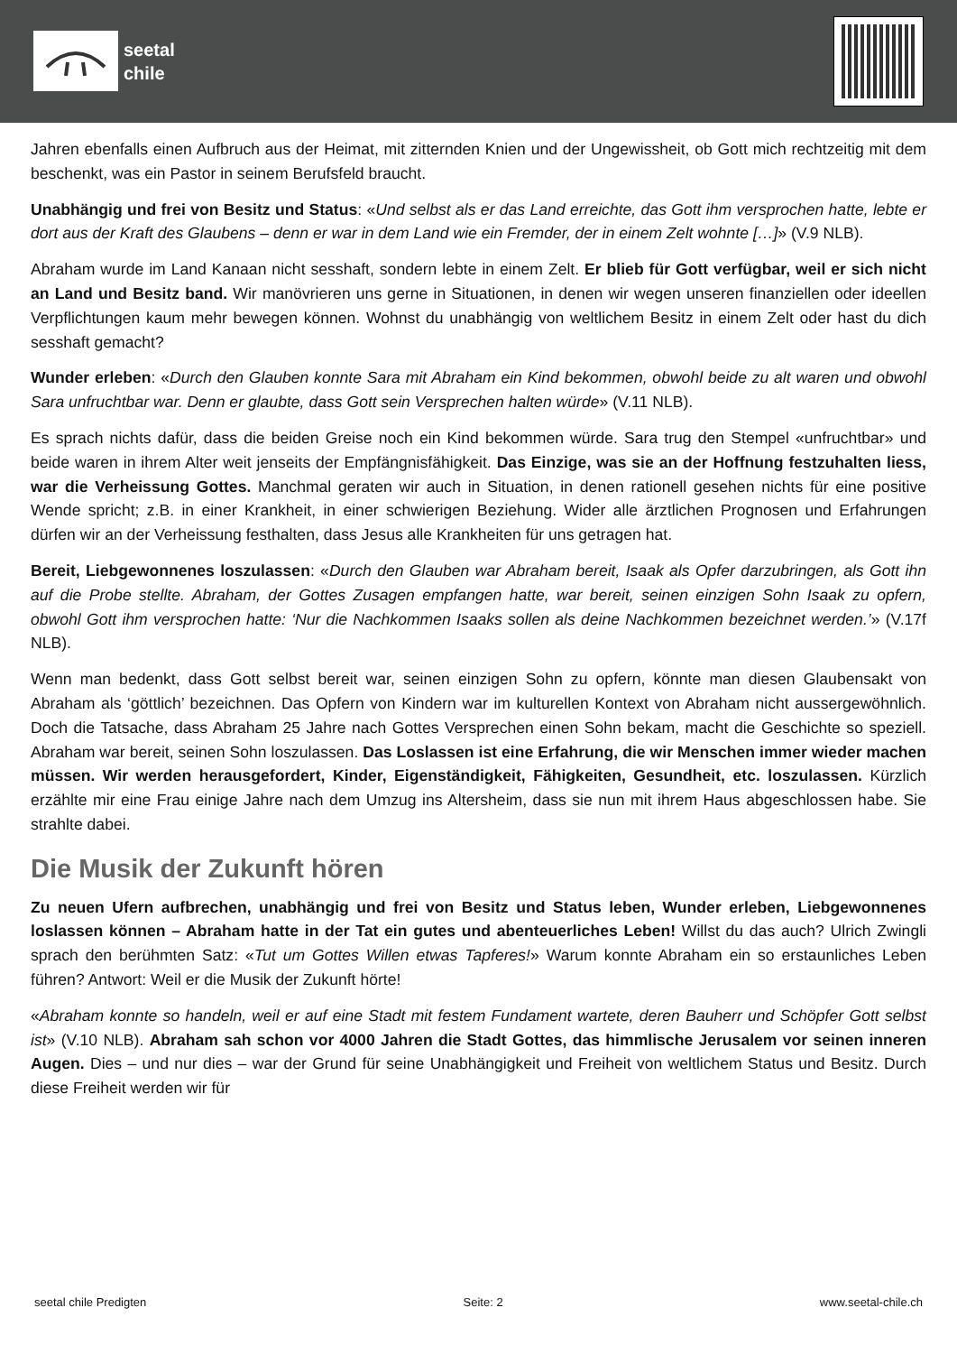seetal
chile
Jahren ebenfalls einen Aufbruch aus der Heimat, mit zitternden Knien und der Ungewissheit, ob Gott mich rechtzeitig mit dem beschenkt, was ein Pastor in seinem Berufsfeld braucht.
Unabhängig und frei von Besitz und Status: «Und selbst als er das Land erreichte, das Gott ihm versprochen hatte, lebte er dort aus der Kraft des Glaubens – denn er war in dem Land wie ein Fremder, der in einem Zelt wohnte […]» (V.9 NLB).
Abraham wurde im Land Kanaan nicht sesshaft, sondern lebte in einem Zelt. Er blieb für Gott verfügbar, weil er sich nicht an Land und Besitz band. Wir manövrieren uns gerne in Situationen, in denen wir wegen unseren finanziellen oder ideellen Verpflichtungen kaum mehr bewegen können. Wohnst du unabhängig von weltlichem Besitz in einem Zelt oder hast du dich sesshaft gemacht?
Wunder erleben: «Durch den Glauben konnte Sara mit Abraham ein Kind bekommen, obwohl beide zu alt waren und obwohl Sara unfruchtbar war. Denn er glaubte, dass Gott sein Versprechen halten würde» (V.11 NLB).
Es sprach nichts dafür, dass die beiden Greise noch ein Kind bekommen würde. Sara trug den Stempel «unfruchtbar» und beide waren in ihrem Alter weit jenseits der Empfängnisfähigkeit. Das Einzige, was sie an der Hoffnung festzuhalten liess, war die Verheissung Gottes. Manchmal geraten wir auch in Situation, in denen rationell gesehen nichts für eine positive Wende spricht; z.B. in einer Krankheit, in einer schwierigen Beziehung. Wider alle ärztlichen Prognosen und Erfahrungen dürfen wir an der Verheissung festhalten, dass Jesus alle Krankheiten für uns getragen hat.
Bereit, Liebgewonnenes loszulassen: «Durch den Glauben war Abraham bereit, Isaak als Opfer darzubringen, als Gott ihn auf die Probe stellte. Abraham, der Gottes Zusagen empfangen hatte, war bereit, seinen einzigen Sohn Isaak zu opfern, obwohl Gott ihm versprochen hatte: ‘Nur die Nachkommen Isaaks sollen als deine Nachkommen bezeichnet werden.’» (V.17f NLB).
Wenn man bedenkt, dass Gott selbst bereit war, seinen einzigen Sohn zu opfern, könnte man diesen Glaubensakt von Abraham als ‘göttlich’ bezeichnen. Das Opfern von Kindern war im kulturellen Kontext von Abraham nicht aussergewöhnlich. Doch die Tatsache, dass Abraham 25 Jahre nach Gottes Versprechen einen Sohn bekam, macht die Geschichte so speziell. Abraham war bereit, seinen Sohn loszulassen. Das Loslassen ist eine Erfahrung, die wir Menschen immer wieder machen müssen. Wir werden herausgefordert, Kinder, Eigenständigkeit, Fähigkeiten, Gesundheit, etc. loszulassen. Kürzlich erzählte mir eine Frau einige Jahre nach dem Umzug ins Altersheim, dass sie nun mit ihrem Haus abgeschlossen habe. Sie strahlte dabei.
Die Musik der Zukunft hören
Zu neuen Ufern aufbrechen, unabhängig und frei von Besitz und Status leben, Wunder erleben, Liebgewonnenes loslassen können – Abraham hatte in der Tat ein gutes und abenteuerliches Leben! Willst du das auch? Ulrich Zwingli sprach den berühmten Satz: «Tut um Gottes Willen etwas Tapferes!» Warum konnte Abraham ein so erstaunliches Leben führen? Antwort: Weil er die Musik der Zukunft hörte!
«Abraham konnte so handeln, weil er auf eine Stadt mit festem Fundament wartete, deren Bauherr und Schöpfer Gott selbst ist» (V.10 NLB). Abraham sah schon vor 4000 Jahren die Stadt Gottes, das himmlische Jerusalem vor seinen inneren Augen. Dies – und nur dies – war der Grund für seine Unabhängigkeit und Freiheit von weltlichem Status und Besitz. Durch diese Freiheit werden wir für
seetal chile Predigten Seite: 2 www.seetal-chile.ch